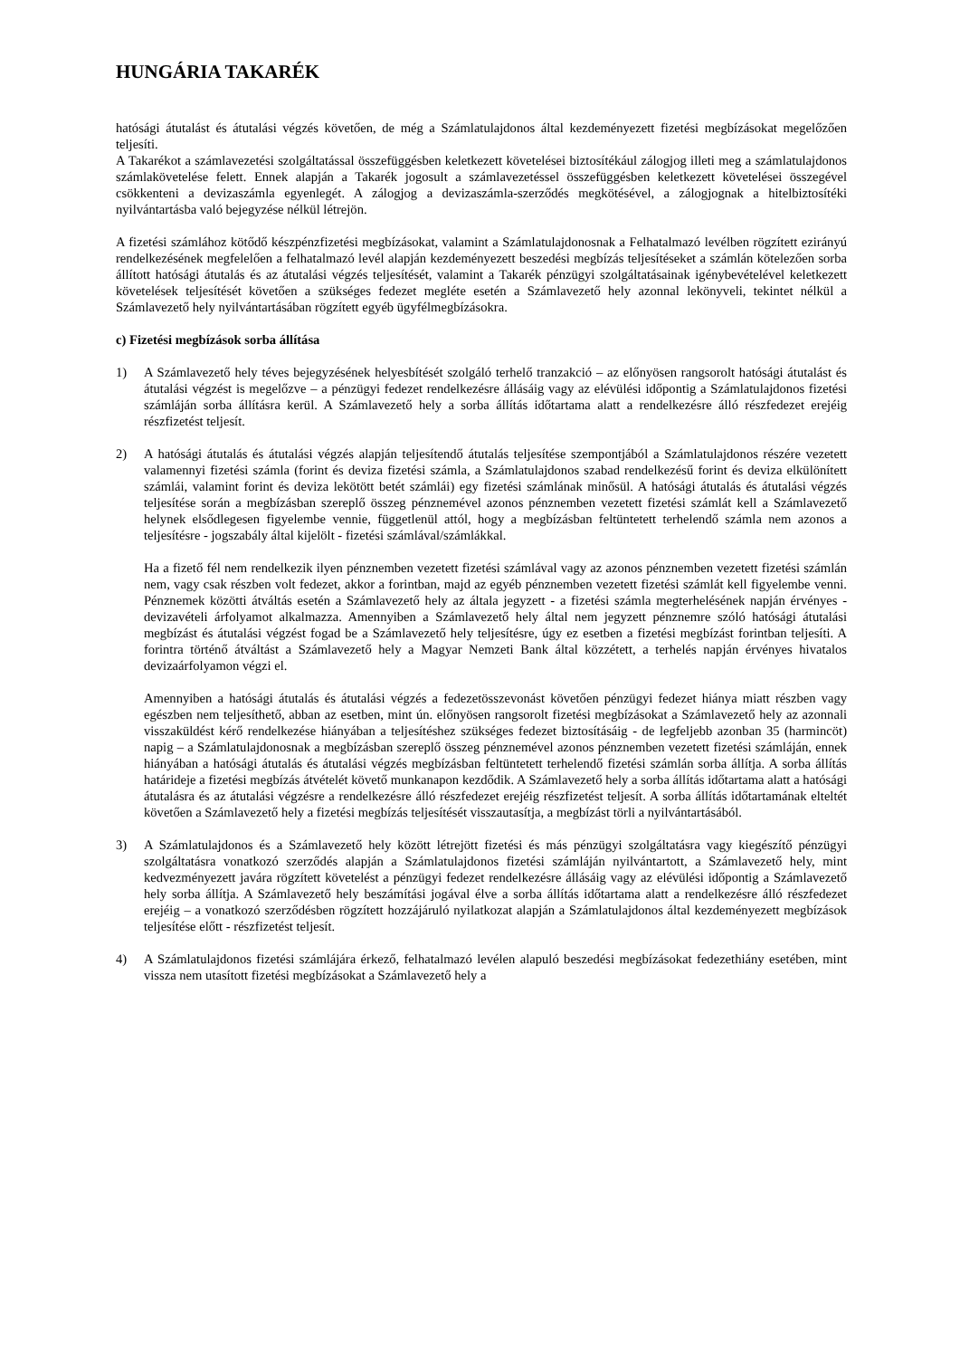HUNGÁRIA TAKARÉK
hatósági átutalást és átutalási végzés követően, de még a Számlatulajdonos által kezdeményezett fizetési megbízásokat megelőzően teljesíti.
A Takarékot a számlavezetési szolgáltatással összefüggésben keletkezett követelései biztosítékául zálogjog illeti meg a számlatulajdonos számlakövetelése felett. Ennek alapján a Takarék jogosult a számlavezetéssel összefüggésben keletkezett követelései összegével csökkenteni a devizaszámla egyenlegét. A zálogjog a devizaszámla-szerződés megkötésével, a zálogjognak a hitelbiztosítéki nyilvántartásba való bejegyzése nélkül létrejön.
A fizetési számlához kötődő készpénzfizetési megbízásokat, valamint a Számlatulajdonosnak a Felhatalmazó levélben rögzített ezirányú rendelkezésének megfelelően a felhatalmazó levél alapján kezdeményezett beszedési megbízás teljesítéseket a számlán kötelezően sorba állított hatósági átutalás és az átutalási végzés teljesítését, valamint a Takarék pénzügyi szolgáltatásainak igénybevételével keletkezett követelések teljesítését követően a szükséges fedezet megléte esetén a Számlavezető hely azonnal lekönyveli, tekintet nélkül a Számlavezető hely nyilvántartásában rögzített egyéb ügyfélmegbízásokra.
c) Fizetési megbízások sorba állítása
1) A Számlavezető hely téves bejegyzésének helyesbítését szolgáló terhelő tranzakció – az előnyösen rangsorolt hatósági átutalást és átutalási végzést is megelőzve – a pénzügyi fedezet rendelkezésre állásáig vagy az elévülési időpontig a Számlatulajdonos fizetési számláján sorba állításra kerül. A Számlavezető hely a sorba állítás időtartama alatt a rendelkezésre álló részfedezet erejéig részfizetést teljesít.
2) A hatósági átutalás és átutalási végzés alapján teljesítendő átutalás teljesítése szempontjából a Számlatulajdonos részére vezetett valamennyi fizetési számla (forint és deviza fizetési számla, a Számlatulajdonos szabad rendelkezésű forint és deviza elkülönített számlái, valamint forint és deviza lekötött betét számlái) egy fizetési számlának minősül. A hatósági átutalás és átutalási végzés teljesítése során a megbízásban szereplő összeg pénznemével azonos pénznemben vezetett fizetési számlát kell a Számlavezető helynek elsődlegesen figyelembe vennie, függetlenül attól, hogy a megbízásban feltüntetett terhelendő számla nem azonos a teljesítésre - jogszabály által kijelölt - fizetési számlával/számlákkal.
Ha a fizető fél nem rendelkezik ilyen pénznemben vezetett fizetési számlával vagy az azonos pénznemben vezetett fizetési számlán nem, vagy csak részben volt fedezet, akkor a forintban, majd az egyéb pénznemben vezetett fizetési számlát kell figyelembe venni. Pénznemek közötti átváltás esetén a Számlavezető hely az általa jegyzett - a fizetési számla megterhelésének napján érvényes - devizavételi árfolyamot alkalmazza. Amennyiben a Számlavezető hely által nem jegyzett pénznemre szóló hatósági átutalási megbízást és átutalási végzést fogad be a Számlavezető hely teljesítésre, úgy ez esetben a fizetési megbízást forintban teljesíti. A forintra történő átváltást a Számlavezető hely a Magyar Nemzeti Bank által közzétett, a terhelés napján érvényes hivatalos devizaárfolyamon végzi el.
Amennyiben a hatósági átutalás és átutalási végzés a fedezetösszevonást követően pénzügyi fedezet hiánya miatt részben vagy egészben nem teljesíthető, abban az esetben, mint ún. előnyösen rangsorolt fizetési megbízásokat a Számlavezető hely az azonnali visszaküldést kérő rendelkezése hiányában a teljesítéshez szükséges fedezet biztosításáig - de legfeljebb azonban 35 (harmincöt) napig – a Számlatulajdonosnak a megbízásban szereplő összeg pénznemével azonos pénznemben vezetett fizetési számláján, ennek hiányában a hatósági átutalás és átutalási végzés megbízásban feltüntetett terhelendő fizetési számlán sorba állítja. A sorba állítás határideje a fizetési megbízás átvételét követő munkanapon kezdődik. A Számlavezető hely a sorba állítás időtartama alatt a hatósági átutalásra és az átutalási végzésre a rendelkezésre álló részfedezet erejéig részfizetést teljesít. A sorba állítás időtartamának elteltét követően a Számlavezető hely a fizetési megbízás teljesítését visszautasítja, a megbízást törli a nyilvántartásából.
3) A Számlatulajdonos és a Számlavezető hely között létrejött fizetési és más pénzügyi szolgáltatásra vagy kiegészítő pénzügyi szolgáltatásra vonatkozó szerződés alapján a Számlatulajdonos fizetési számláján nyilvántartott, a Számlavezető hely, mint kedvezményezett javára rögzített követelést a pénzügyi fedezet rendelkezésre állásáig vagy az elévülési időpontig a Számlavezető hely sorba állítja. A Számlavezető hely beszámítási jogával élve a sorba állítás időtartama alatt a rendelkezésre álló részfedezet erejéig – a vonatkozó szerződésben rögzített hozzájáruló nyilatkozat alapján a Számlatulajdonos által kezdeményezett megbízások teljesítése előtt - részfizetést teljesít.
4) A Számlatulajdonos fizetési számlájára érkező, felhatalmazó levélen alapuló beszedési megbízásokat fedezethiány esetében, mint vissza nem utasított fizetési megbízásokat a Számlavezető hely a